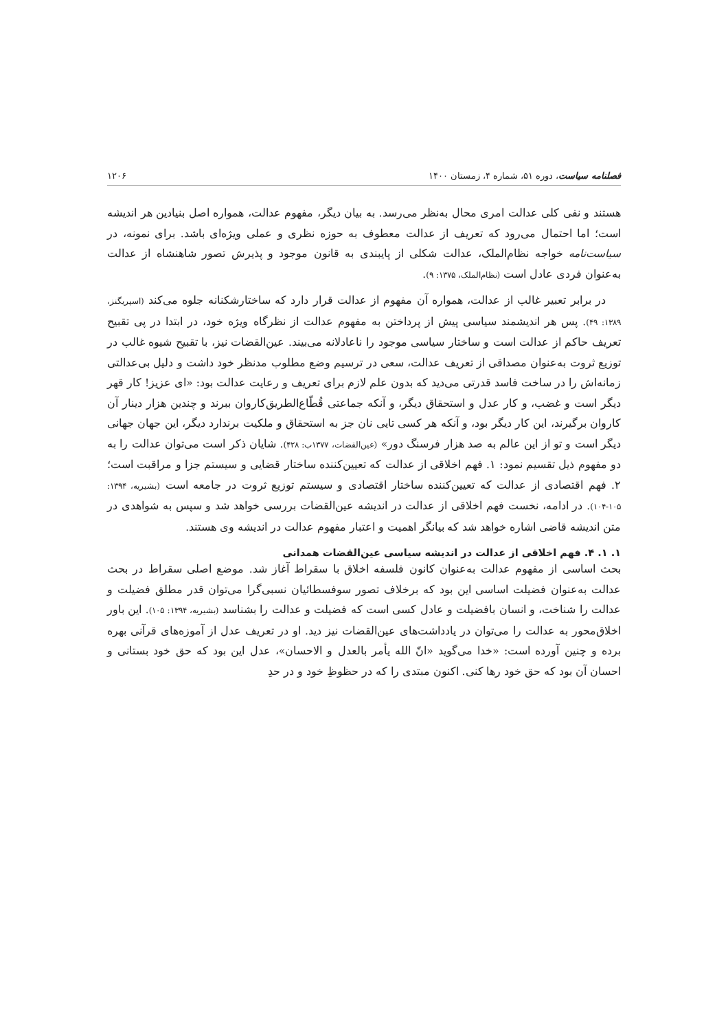فصلنامه سیاست، دوره ۵۱، شماره ۴، زمستان ۱۴۰۰ ۱۲۰۶
هستند و نفی کلی عدالت امری محال به‌نظر می‌رسد. به بیان دیگر، مفهوم عدالت، همواره اصل بنیادین هر اندیشه است؛ اما احتمال می‌رود که تعریف از عدالت معطوف به حوزه نظری و عملی ویژه‌ای باشد. برای نمونه، در سیاست‌نامه خواجه نظام‌الملک، عدالت شکلی از پایبندی به قانون موجود و پذیرش تصور شاهنشاه از عدالت به‌عنوان فردی عادل است (نظام‌الملک، ۱۳۷۵: ۹).
در برابر تعبیر غالب از عدالت، همواره آن مفهوم از عدالت قرار دارد که ساختارشکنانه جلوه می‌کند (اسپریگنز، ۱۳۸۹: ۴۹). پس هر اندیشمند سیاسی پیش از پرداختن به مفهوم عدالت از نظرگاه ویژه خود، در ابتدا در پی تقبیح تعریف حاکم از عدالت است و ساختار سیاسی موجود را ناعادلانه می‌بیند. عین‌القضات نیز، با تقبیح شیوه غالب در توزیع ثروت به‌عنوان مصداقی از تعریف عدالت، سعی در ترسیم وضع مطلوب مدنظر خود داشت و دلیل بی‌عدالتی زمانه‌اش را در ساخت فاسد قدرتی می‌دید که بدون علم لازم برای تعریف و رعایت عدالت بود: «ای عزیز! کار قهر دیگر است و غضب، و کار عدل و استحقاق دیگر، و آنکه جماعتی قُطّاع‌الطریق‌کاروان ببرند و چندین هزار دینار آن کاروان برگیرند، این کار دیگر بود، و آنکه هر کسی تایی نان جز به استحقاق و ملکیت برندارد دیگر، این جهان جهانی دیگر است و تو از این عالم به صد هزار فرسنگ دور» (عین‌القضات، ۱۳۷۷ب: ۴۲۸). شایان ذکر است می‌توان عدالت را به دو مفهوم ذیل تقسیم نمود: ۱. فهم اخلاقی از عدالت که تعیین‌کننده ساختار قضایی و سیستم جزا و مراقبت است؛ ۲. فهم اقتصادی از عدالت که تعیین‌کننده ساختار اقتصادی و سیستم توزیع ثروت در جامعه است (بشیریه، ۱۳۹۴: ۱۰۵-۱۰۴). در ادامه، نخست فهم اخلاقی از عدالت در اندیشه عین‌القضات بررسی خواهد شد و سپس به شواهدی در متن اندیشه قاضی اشاره خواهد شد که بیانگر اهمیت و اعتبار مفهوم عدالت در اندیشه وی هستند.
۱. ۱. ۴. فهم اخلاقی از عدالت در اندیشه سیاسی عین‌القضات همدانی
بحث اساسی از مفهوم عدالت به‌عنوان کانون فلسفه اخلاق با سقراط آغاز شد. موضع اصلی سقراط در بحث عدالت به‌عنوان فضیلت اساسی این بود که برخلاف تصور سوفسطائیان نسبی‌گرا می‌توان قدر مطلق فضیلت و عدالت را شناخت، و انسان بافضیلت و عادل کسی است که فضیلت و عدالت را بشناسد (بشیریه، ۱۳۹۴: ۱۰۵). این باور اخلاق‌محور به عدالت را می‌توان در یادداشت‌های عین‌القضات نیز دید. او در تعریف عدل از آموزه‌های قرآنی بهره برده و چنین آورده است: «خدا می‌گوید «انّ الله یأمر بالعدل و الاحسان»، عدل این بود که حق خود بستانی و احسان آن بود که حق خود رها کنی. اکنون مبتدی را که در حظوظِ خود و در حدِ